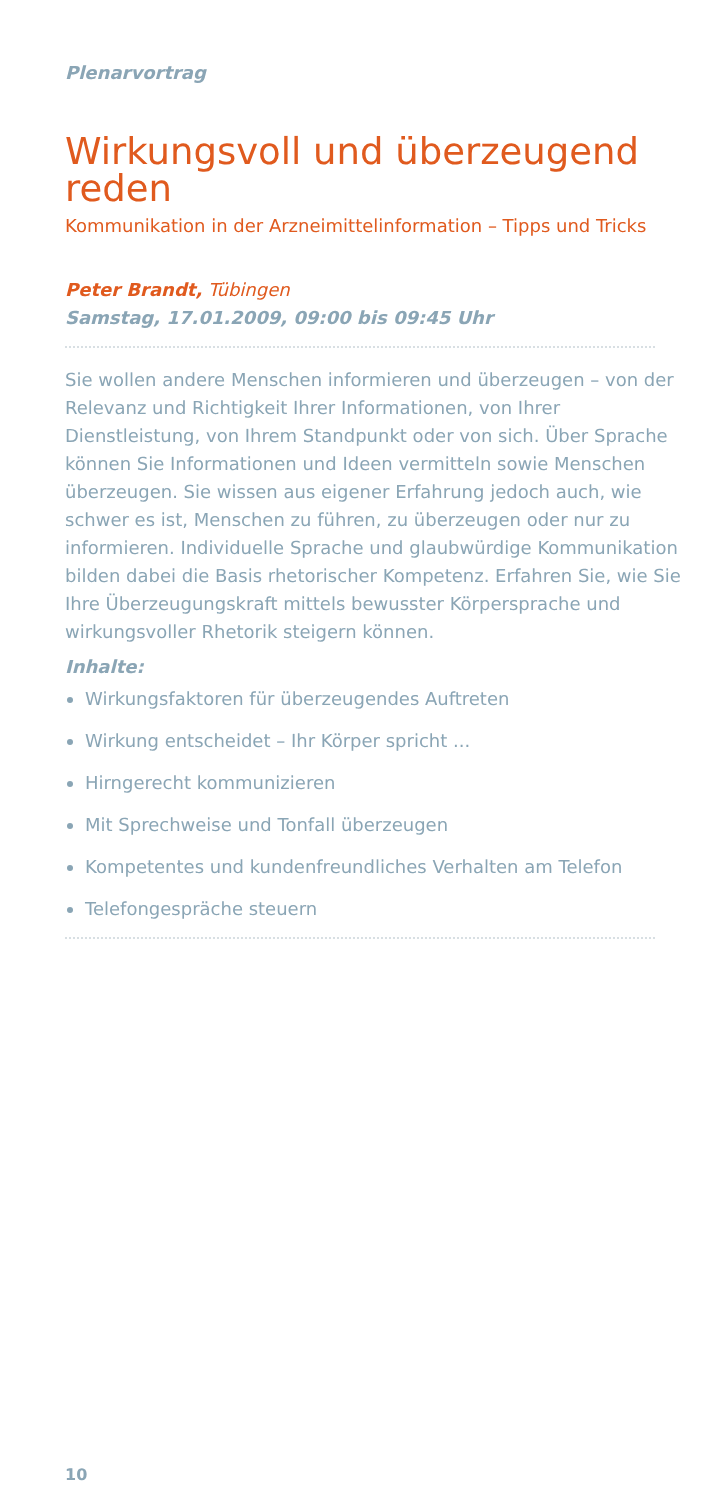Plenarvortrag
Wirkungsvoll und überzeugend reden
Kommunikation in der Arzneimittelinformation – Tipps und Tricks
Peter Brandt, Tübingen
Samstag, 17.01.2009, 09:00 bis 09:45 Uhr
Sie wollen andere Menschen informieren und überzeugen – von der Relevanz und Richtigkeit Ihrer Informationen, von Ihrer Dienstleistung, von Ihrem Standpunkt oder von sich. Über Sprache können Sie Informationen und Ideen vermitteln sowie Menschen überzeugen. Sie wissen aus eigener Erfahrung jedoch auch, wie schwer es ist, Menschen zu führen, zu überzeugen oder nur zu informieren. Individuelle Sprache und glaubwürdige Kommunikation bilden dabei die Basis rhetorischer Kompetenz. Erfahren Sie, wie Sie Ihre Überzeugungskraft mittels bewusster Körpersprache und wirkungsvoller Rhetorik steigern können.
Inhalte:
Wirkungsfaktoren für überzeugendes Auftreten
Wirkung entscheidet – Ihr Körper spricht ...
Hirngerecht kommunizieren
Mit Sprechweise und Tonfall überzeugen
Kompetentes und kundenfreundliches Verhalten am Telefon
Telefongespräche steuern
10